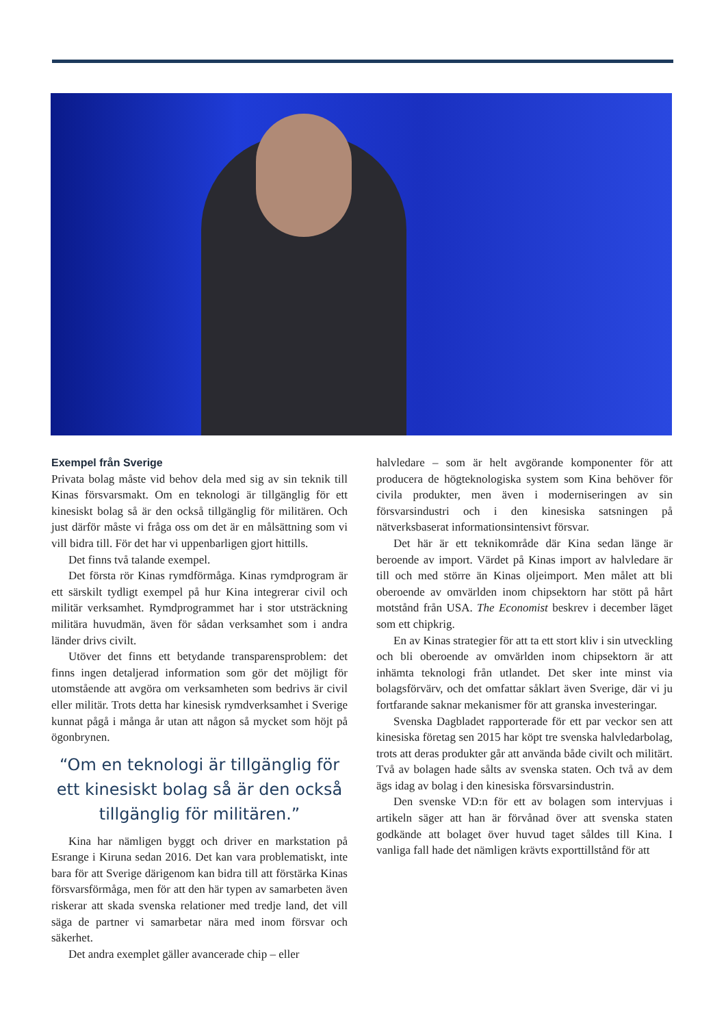Exempel från Sverige
Privata bolag måste vid behov dela med sig av sin teknik till Kinas försvarsmakt. Om en teknologi är tillgänglig för ett kinesiskt bolag så är den också tillgänglig för militären. Och just därför måste vi fråga oss om det är en målsättning som vi vill bidra till. För det har vi uppenbarligen gjort hittills.
Det finns två talande exempel.
Det första rör Kinas rymdförmåga. Kinas rymdprogram är ett särskilt tydligt exempel på hur Kina integrerar civil och militär verksamhet. Rymdprogrammet har i stor utsträckning militära huvudmän, även för sådan verksamhet som i andra länder drivs civilt.
Utöver det finns ett betydande transparensproblem: det finns ingen detaljerad information som gör det möjligt för utomstående att avgöra om verksamheten som bedrivs är civil eller militär. Trots detta har kinesisk rymdverksamhet i Sverige kunnat pågå i många år utan att någon så mycket som höjt på ögonbrynen.
“Om en teknologi är tillgänglig för ett kinesiskt bolag så är den också tillgänglig för militären.”
Kina har nämligen byggt och driver en markstation på Esrange i Kiruna sedan 2016. Det kan vara problematiskt, inte bara för att Sverige därigenom kan bidra till att förstärka Kinas försvarsförmåga, men för att den här typen av samarbeten även riskerar att skada svenska relationer med tredje land, det vill säga de partner vi samarbetar nära med inom försvar och säkerhet.
Det andra exemplet gäller avancerade chip – eller
halvledare – som är helt avgörande komponenter för att producera de högteknologiska system som Kina behöver för civila produkter, men även i moderniseringen av sin försvarsindustri och i den kinesiska satsningen på nätverksbaserat informationsintensivt försvar.
Det här är ett teknikområde där Kina sedan länge är beroende av import. Värdet på Kinas import av halvledare är till och med större än Kinas oljeimport. Men målet att bli oberoende av omvärlden inom chipsektorn har stött på hårt motstånd från USA. The Economist beskrev i december läget som ett chipkrig.
En av Kinas strategier för att ta ett stort kliv i sin utveckling och bli oberoende av omvärlden inom chipsektorn är att inhämta teknologi från utlandet. Det sker inte minst via bolagsförvärv, och det omfattar såklart även Sverige, där vi ju fortfarande saknar mekanismer för att granska investeringar.
Svenska Dagbladet rapporterade för ett par veckor sen att kinesiska företag sen 2015 har köpt tre svenska halvledarbolag, trots att deras produkter går att använda både civilt och militärt. Två av bolagen hade sålts av svenska staten. Och två av dem ägs idag av bolag i den kinesiska försvarsindustrin.
Den svenske VD:n för ett av bolagen som intervjuas i artikeln säger att han är förvånad över att svenska staten godkände att bolaget över huvud taget såldes till Kina. I vanliga fall hade det nämligen krävts exporttillstånd för att